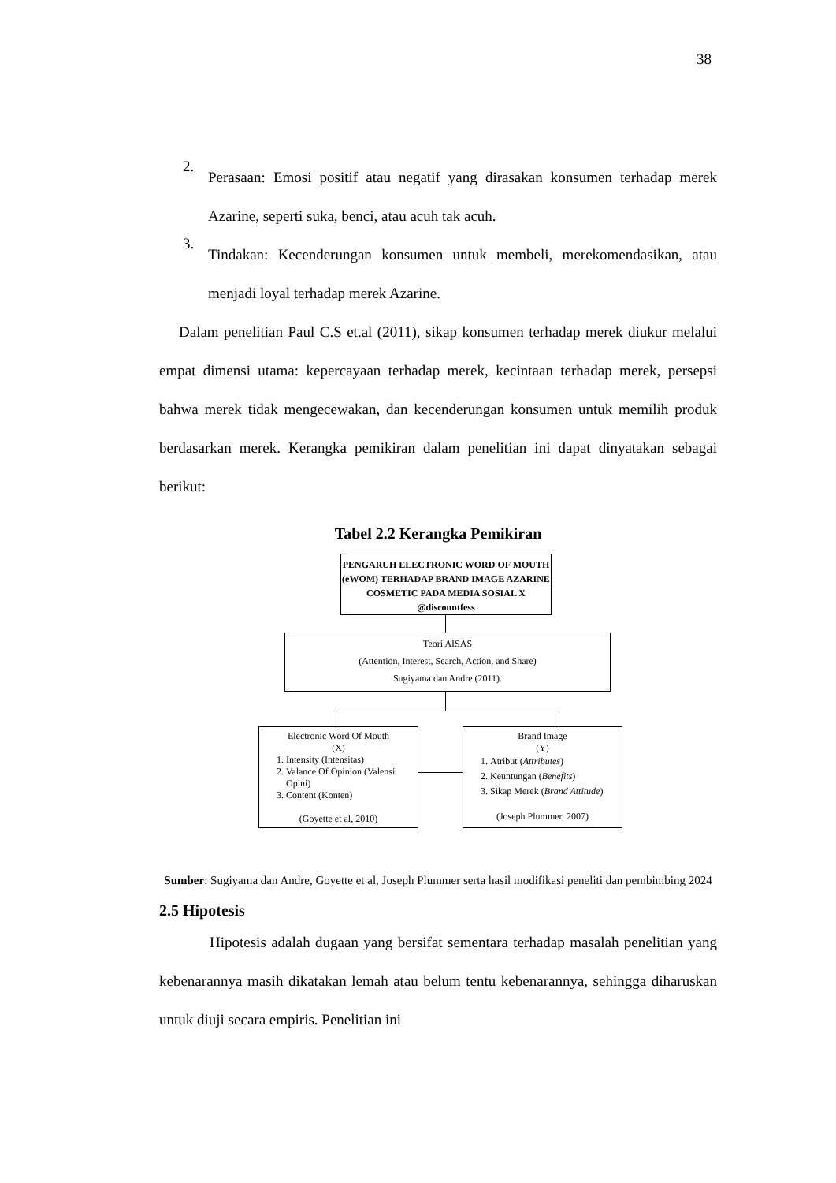38
2.
Perasaan: Emosi positif atau negatif yang dirasakan konsumen terhadap merek Azarine, seperti suka, benci, atau acuh tak acuh.
3.
Tindakan: Kecenderungan konsumen untuk membeli, merekomendasikan, atau menjadi loyal terhadap merek Azarine.
Dalam penelitian Paul C.S et.al (2011), sikap konsumen terhadap merek diukur melalui empat dimensi utama: kepercayaan terhadap merek, kecintaan terhadap merek, persepsi bahwa merek tidak mengecewakan, dan kecenderungan konsumen untuk memilih produk berdasarkan merek. Kerangka pemikiran dalam penelitian ini dapat dinyatakan sebagai berikut:
Tabel 2.2 Kerangka Pemikiran
PENGARUH ELECTRONIC WORD OF MOUTH (eWOM) TERHADAP BRAND IMAGE AZARINE COSMETIC PADA MEDIA SOSIAL X @discountfess
Teori AISAS
(Attention, Interest, Search, Action, and Share)
Sugiyama dan Andre (2011).
Electronic Word Of Mouth
(X)
1. Intensity (Intensitas)
2. Valance Of Opinion (Valensi Opini)
3. Content (Konten)
(Goyette et al, 2010)
Brand Image
(Y)
1. Atribut (Attributes)
2. Keuntungan (Benefits)
3. Sikap Merek (Brand Attitude)
(Joseph Plummer, 2007)
Sumber: Sugiyama dan Andre, Goyette et al, Joseph Plummer serta hasil modifikasi peneliti dan pembimbing 2024
2.5 Hipotesis
Hipotesis adalah dugaan yang bersifat sementara terhadap masalah penelitian yang kebenarannya masih dikatakan lemah atau belum tentu kebenarannya, sehingga diharuskan untuk diuji secara empiris. Penelitian ini